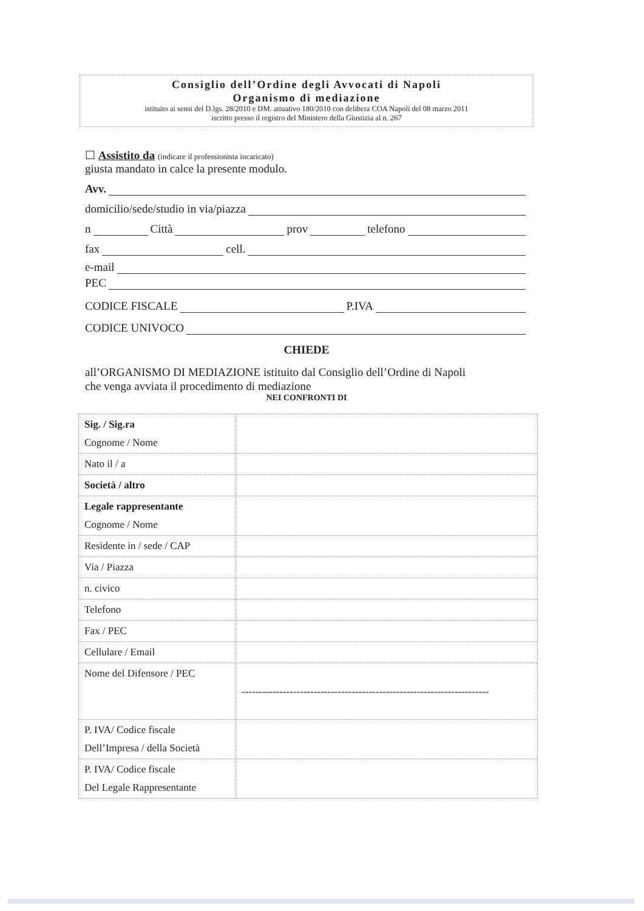Consiglio dell’Ordine degli Avvocati di Napoli
Organismo di mediazione
istituito ai sensi del D.lgs. 28/2010 e DM. attuativo 180/2010 con delibera COA Napoli del 08 marzo 2011
iscritto presso il registro del Ministero della Giustizia al n. 267
☐ Assistito da (indicare il professionista incaricato)
giusta mandato in calce la presente modulo.
Avv.
domicilio/sede/studio in via/piazza
n Città prov telefono
fax cell.
e-mail
PEC
CODICE FISCALE P.IVA
CODICE UNIVOCO
CHIEDE
all’ORGANISMO DI MEDIAZIONE istituito dal Consiglio dell’Ordine di Napoli
che venga avviata il procedimento di mediazione
NEI CONFRONTI DI
| Sig. / Sig.ra Cognome / Nome | |
| Nato il / a | |
| Società / altro | |
| Legale rappresentante Cognome / Nome | |
| Residente in / sede / CAP | |
| Via / Piazza | |
| n. civico | |
| Telefono | |
| Fax / PEC | |
| Cellulare / Email | |
| Nome del Difensore / PEC | ------------------------------------------------------------------------ |
| P. IVA/ Codice fiscale Dell’Impresa / della Società | |
| P. IVA/ Codice fiscale Del Legale Rappresentante | |